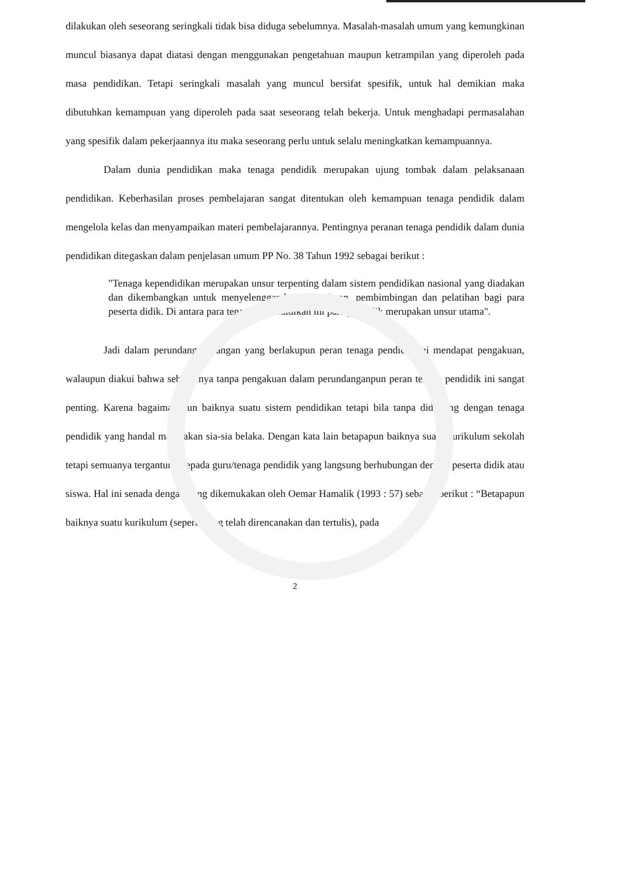dilakukan oleh seseorang seringkali tidak bisa diduga sebelumnya. Masalah-masalah umum yang kemungkinan muncul biasanya dapat diatasi dengan menggunakan pengetahuan maupun ketrampilan yang diperoleh pada masa pendidikan. Tetapi seringkali masalah yang muncul bersifat spesifik, untuk hal demikian maka dibutuhkan kemampuan yang diperoleh pada saat seseorang telah bekerja. Untuk menghadapi permasalahan yang spesifik dalam pekerjaannya itu maka seseorang perlu untuk selalu meningkatkan kemampuannya.
Dalam dunia pendidikan maka tenaga pendidik merupakan ujung tombak dalam pelaksanaan pendidikan. Keberhasilan proses pembelajaran sangat ditentukan oleh kemampuan tenaga pendidik dalam mengelola kelas dan menyampaikan materi pembelajarannya. Pentingnya peranan tenaga pendidik dalam dunia pendidikan ditegaskan dalam penjelasan umum PP No. 38 Tahun 1992 sebagai berikut :
"Tenaga kependidikan merupakan unsur terpenting dalam sistem pendidikan nasional yang diadakan dan dikembangkan untuk menyelenggarakan pengajaran, pembimbingan dan pelatihan bagi para peserta didik. Di antara para tenaga kependidikan ini para pendidik merupakan unsur utama".
Jadi dalam perundang-undangan yang berlakupun peran tenaga pendidik ini mendapat pengakuan, walaupun diakui bahwa sebenarnya tanpa pengakuan dalam perundanganpun peran tenaga pendidik ini sangat penting. Karena bagaimanapun baiknya suatu sistem pendidikan tetapi bila tanpa didukung dengan tenaga pendidik yang handal maka akan sia-sia belaka. Dengan kata lain betapapun baiknya suatu kurikulum sekolah tetapi semuanya tergantung kepada guru/tenaga pendidik yang langsung berhubungan dengan peserta didik atau siswa. Hal ini senada dengan yang dikemukakan oleh Oemar Hamalik (1993 : 57) sebagai berikut : “Betapapun baiknya suatu kurikulum (seperti yang telah direncanakan dan tertulis), pada
2